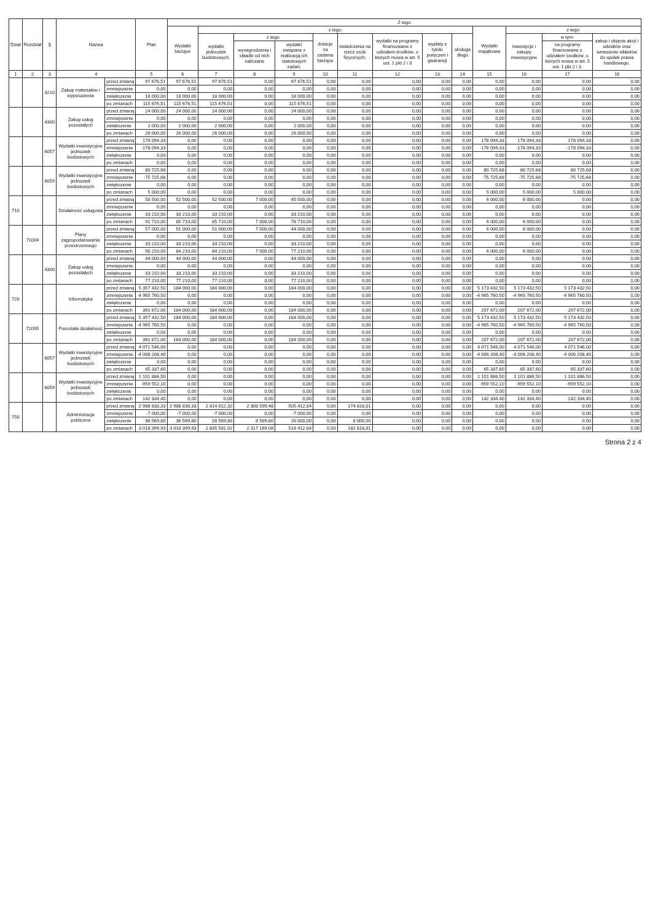| Dział | Rozdział | § | Nazwa | | Plan | Z tego | | | | | | | | | | | | |
| --- | --- | --- | --- | --- | --- | --- | --- | --- | --- | --- | --- | --- | --- | --- | --- | --- | --- | --- |
| | | | | | | Wydatki bieżące | z tego: | | | | | | | | Wydatki majątkowe | z tego: | | |
| | | | | | | | wydatki jednostek budżetowych, | z tego: | | dotacje na zadania bieżące | świadczenia na rzecz osób fizycznych; | wydatki na programy finansowane z udziałem środków, o których mowa w art. 5 ust. 1 pkt 2 i 3 | wypłaty z tytułu poręczeń i gwarancji | obsługa długu | | inwestycje i zakupy inwestycyjne | w tym: | zakup i objęcie akcji i udziałów oraz wniesienie wkładów do spółek prawa handlowego. |
| | | | | | | | | wynagrodzenia i składki od nich naliczane | wydatki związane z realizacją ich statutowych zadań; | | | | | | | | na programy finansowane z udziałem środków, o których mowa w art. 5 ust. 1 pkt 2 i 3, | |
| 1 | 2 | 3 | 4 | | 5 | 6 | 7 | 8 | 9 | 10 | 11 | 12 | 13 | 14 | 15 | 16 | 17 | 18 |
| | | 4210 | Zakup materiałów i wyposażenia | przed zmianą | 97 676,51 | 97 676,51 | 97 676,51 | 0,00 | 97 676,51 | 0,00 | 0,00 | 0,00 | 0,00 | 0,00 | 0,00 | 0,00 | 0,00 | 0,00 |
| | | | | zmniejszenie | 0,00 | 0,00 | 0,00 | 0,00 | 0,00 | 0,00 | 0,00 | 0,00 | 0,00 | 0,00 | 0,00 | 0,00 | 0,00 | 0,00 |
| | | | | zwiększenie | 18 000,00 | 18 000,00 | 18 000,00 | 0,00 | 18 000,00 | 0,00 | 0,00 | 0,00 | 0,00 | 0,00 | 0,00 | 0,00 | 0,00 | 0,00 |
| | | | | po zmianach | 115 676,51 | 115 676,51 | 115 676,51 | 0,00 | 115 676,51 | 0,00 | 0,00 | 0,00 | 0,00 | 0,00 | 0,00 | 0,00 | 0,00 | 0,00 |
| | | 4300 | Zakup usług pozostałych | przed zmianą | 24 000,00 | 24 000,00 | 24 000,00 | 0,00 | 24 000,00 | 0,00 | 0,00 | 0,00 | 0,00 | 0,00 | 0,00 | 0,00 | 0,00 | 0,00 |
| | | | | zmniejszenie | 0,00 | 0,00 | 0,00 | 0,00 | 0,00 | 0,00 | 0,00 | 0,00 | 0,00 | 0,00 | 0,00 | 0,00 | 0,00 | 0,00 |
| | | | | zwiększenie | 2 000,00 | 2 000,00 | 2 000,00 | 0,00 | 2 000,00 | 0,00 | 0,00 | 0,00 | 0,00 | 0,00 | 0,00 | 0,00 | 0,00 | 0,00 |
| | | | | po zmianach | 26 000,00 | 26 000,00 | 26 000,00 | 0,00 | 26 000,00 | 0,00 | 0,00 | 0,00 | 0,00 | 0,00 | 0,00 | 0,00 | 0,00 | 0,00 |
| | | 6057 | Wydatki inwestycyjne jednostek budżetowych | przed zmianą | 178 094,33 | 0,00 | 0,00 | 0,00 | 0,00 | 0,00 | 0,00 | 0,00 | 0,00 | 0,00 | 178 094,33 | 178 094,33 | 178 094,33 | 0,00 |
| | | | | zmniejszenie | -178 094,33 | 0,00 | 0,00 | 0,00 | 0,00 | 0,00 | 0,00 | 0,00 | 0,00 | 0,00 | -178 094,33 | -178 094,33 | -178 094,33 | 0,00 |
| | | | | zwiększenie | 0,00 | 0,00 | 0,00 | 0,00 | 0,00 | 0,00 | 0,00 | 0,00 | 0,00 | 0,00 | 0,00 | 0,00 | 0,00 | 0,00 |
| | | | | po zmianach | 0,00 | 0,00 | 0,00 | 0,00 | 0,00 | 0,00 | 0,00 | 0,00 | 0,00 | 0,00 | 0,00 | 0,00 | 0,00 | 0,00 |
| | | 6059 | Wydatki inwestycyjne jednostek budżetowych | przed zmianą | 80 725,68 | 0,00 | 0,00 | 0,00 | 0,00 | 0,00 | 0,00 | 0,00 | 0,00 | 0,00 | 80 725,68 | 80 725,68 | 80 725,68 | 0,00 |
| | | | | zmniejszenie | -75 725,68 | 0,00 | 0,00 | 0,00 | 0,00 | 0,00 | 0,00 | 0,00 | 0,00 | 0,00 | -75 725,68 | -75 725,68 | -75 725,68 | 0,00 |
| | | | | zwiększenie | 0,00 | 0,00 | 0,00 | 0,00 | 0,00 | 0,00 | 0,00 | 0,00 | 0,00 | 0,00 | 0,00 | 0,00 | 0,00 | 0,00 |
| | | | | po zmianach | 5 000,00 | 0,00 | 0,00 | 0,00 | 0,00 | 0,00 | 0,00 | 0,00 | 0,00 | 0,00 | 5 000,00 | 5 000,00 | 5 000,00 | 0,00 |
| 710 | | | Działalność usługowa | przed zmianą | 58 500,00 | 52 500,00 | 52 500,00 | 7 000,00 | 45 500,00 | 0,00 | 0,00 | 0,00 | 0,00 | 0,00 | 6 000,00 | 6 000,00 | 0,00 | 0,00 |
| | | | | zmniejszenie | 0,00 | 0,00 | 0,00 | 0,00 | 0,00 | 0,00 | 0,00 | 0,00 | 0,00 | 0,00 | 0,00 | 0,00 | 0,00 | 0,00 |
| | | | | zwiększenie | 33 210,00 | 33 210,00 | 33 210,00 | 0,00 | 33 210,00 | 0,00 | 0,00 | 0,00 | 0,00 | 0,00 | 0,00 | 0,00 | 0,00 | 0,00 |
| | | | | po zmianach | 91 710,00 | 85 710,00 | 85 710,00 | 7 000,00 | 78 710,00 | 0,00 | 0,00 | 0,00 | 0,00 | 0,00 | 6 000,00 | 6 000,00 | 0,00 | 0,00 |
| | 71004 | | Plany zagospodarowania przestrzennego | przed zmianą | 57 000,00 | 51 000,00 | 51 000,00 | 7 000,00 | 44 000,00 | 0,00 | 0,00 | 0,00 | 0,00 | 0,00 | 6 000,00 | 6 000,00 | 0,00 | 0,00 |
| | | | | zmniejszenie | 0,00 | 0,00 | 0,00 | 0,00 | 0,00 | 0,00 | 0,00 | 0,00 | 0,00 | 0,00 | 0,00 | 0,00 | 0,00 | 0,00 |
| | | | | zwiększenie | 33 210,00 | 33 210,00 | 33 210,00 | 0,00 | 33 210,00 | 0,00 | 0,00 | 0,00 | 0,00 | 0,00 | 0,00 | 0,00 | 0,00 | 0,00 |
| | | | | po zmianach | 90 210,00 | 84 210,00 | 84 210,00 | 7 000,00 | 77 210,00 | 0,00 | 0,00 | 0,00 | 0,00 | 0,00 | 6 000,00 | 6 000,00 | 0,00 | 0,00 |
| | | 4300 | Zakup usług pozostałych | przed zmianą | 44 000,00 | 44 000,00 | 44 000,00 | 0,00 | 44 000,00 | 0,00 | 0,00 | 0,00 | 0,00 | 0,00 | 0,00 | 0,00 | 0,00 | 0,00 |
| | | | | zmniejszenie | 0,00 | 0,00 | 0,00 | 0,00 | 0,00 | 0,00 | 0,00 | 0,00 | 0,00 | 0,00 | 0,00 | 0,00 | 0,00 | 0,00 |
| | | | | zwiększenie | 33 210,00 | 33 210,00 | 33 210,00 | 0,00 | 33 210,00 | 0,00 | 0,00 | 0,00 | 0,00 | 0,00 | 0,00 | 0,00 | 0,00 | 0,00 |
| | | | | po zmianach | 77 210,00 | 77 210,00 | 77 210,00 | 0,00 | 77 210,00 | 0,00 | 0,00 | 0,00 | 0,00 | 0,00 | 0,00 | 0,00 | 0,00 | 0,00 |
| 720 | | | Informatyka | przed zmianą | 5 357 432,50 | 184 000,00 | 184 000,00 | 0,00 | 184 000,00 | 0,00 | 0,00 | 0,00 | 0,00 | 0,00 | 5 173 432,50 | 5 173 432,50 | 5 173 432,50 | 0,00 |
| | | | | zmniejszenie | -4 965 760,50 | 0,00 | 0,00 | 0,00 | 0,00 | 0,00 | 0,00 | 0,00 | 0,00 | 0,00 | -4 965 760,50 | -4 965 760,50 | -4 965 760,50 | 0,00 |
| | | | | zwiększenie | 0,00 | 0,00 | 0,00 | 0,00 | 0,00 | 0,00 | 0,00 | 0,00 | 0,00 | 0,00 | 0,00 | 0,00 | 0,00 | 0,00 |
| | | | | po zmianach | 391 672,00 | 184 000,00 | 184 000,00 | 0,00 | 184 000,00 | 0,00 | 0,00 | 0,00 | 0,00 | 0,00 | 207 672,00 | 207 672,00 | 207 672,00 | 0,00 |
| | 72095 | | Pozostała działalność | przed zmianą | 5 357 432,50 | 184 000,00 | 184 000,00 | 0,00 | 184 000,00 | 0,00 | 0,00 | 0,00 | 0,00 | 0,00 | 5 173 432,50 | 5 173 432,50 | 5 173 432,50 | 0,00 |
| | | | | zmniejszenie | -4 965 760,50 | 0,00 | 0,00 | 0,00 | 0,00 | 0,00 | 0,00 | 0,00 | 0,00 | 0,00 | -4 965 760,50 | -4 965 760,50 | -4 965 760,50 | 0,00 |
| | | | | zwiększenie | 0,00 | 0,00 | 0,00 | 0,00 | 0,00 | 0,00 | 0,00 | 0,00 | 0,00 | 0,00 | 0,00 | 0,00 | 0,00 | 0,00 |
| | | | | po zmianach | 391 672,00 | 184 000,00 | 184 000,00 | 0,00 | 184 000,00 | 0,00 | 0,00 | 0,00 | 0,00 | 0,00 | 207 672,00 | 207 672,00 | 207 672,00 | 0,00 |
| | | 6057 | Wydatki inwestycyjne jednostek budżetowych | przed zmianą | 4 071 546,00 | 0,00 | 0,00 | 0,00 | 0,00 | 0,00 | 0,00 | 0,00 | 0,00 | 0,00 | 4 071 546,00 | 4 071 546,00 | 4 071 546,00 | 0,00 |
| | | | | zmniejszenie | -4 006 208,40 | 0,00 | 0,00 | 0,00 | 0,00 | 0,00 | 0,00 | 0,00 | 0,00 | 0,00 | -4 006 208,40 | -4 006 208,40 | -4 006 208,40 | 0,00 |
| | | | | zwiększenie | 0,00 | 0,00 | 0,00 | 0,00 | 0,00 | 0,00 | 0,00 | 0,00 | 0,00 | 0,00 | 0,00 | 0,00 | 0,00 | 0,00 |
| | | | | po zmianach | 65 337,60 | 0,00 | 0,00 | 0,00 | 0,00 | 0,00 | 0,00 | 0,00 | 0,00 | 0,00 | 65 337,60 | 65 337,60 | 65 337,60 | 0,00 |
| | | 6059 | Wydatki inwestycyjne jednostek budżetowych | przed zmianą | 1 101 886,50 | 0,00 | 0,00 | 0,00 | 0,00 | 0,00 | 0,00 | 0,00 | 0,00 | 0,00 | 1 101 886,50 | 1 101 886,50 | 1 101 886,50 | 0,00 |
| | | | | zmniejszenie | -959 552,10 | 0,00 | 0,00 | 0,00 | 0,00 | 0,00 | 0,00 | 0,00 | 0,00 | 0,00 | -959 552,10 | -959 552,10 | -959 552,10 | 0,00 |
| | | | | zwiększenie | 0,00 | 0,00 | 0,00 | 0,00 | 0,00 | 0,00 | 0,00 | 0,00 | 0,00 | 0,00 | 0,00 | 0,00 | 0,00 | 0,00 |
| | | | | po zmianach | 142 334,40 | 0,00 | 0,00 | 0,00 | 0,00 | 0,00 | 0,00 | 0,00 | 0,00 | 0,00 | 142 334,40 | 142 334,40 | 142 334,40 | 0,00 |
| 750 | | | Administracja publiczna | przed zmianą | 2 988 830,33 | 2 988 830,33 | 2 814 012,32 | 2 308 599,48 | 505 412,84 | 0,00 | 174 818,01 | 0,00 | 0,00 | 0,00 | 0,00 | 0,00 | 0,00 | 0,00 |
| | | | | zmniejszenie | -7 000,00 | -7 000,00 | -7 000,00 | 0,00 | -7 000,00 | 0,00 | 0,00 | 0,00 | 0,00 | 0,00 | 0,00 | 0,00 | 0,00 | 0,00 |
| | | | | zwiększenie | 36 569,80 | 36 569,80 | 28 569,80 | 8 569,80 | 20 000,00 | 0,00 | 8 000,00 | 0,00 | 0,00 | 0,00 | 0,00 | 0,00 | 0,00 | 0,00 |
| | | | | po zmianach | 3 018 399,93 | 3 018 399,93 | 2 835 581,92 | 2 317 169,08 | 518 412,84 | 0,00 | 182 818,01 | 0,00 | 0,00 | 0,00 | 0,00 | 0,00 | 0,00 | 0,00 |
Strona 2 z 4